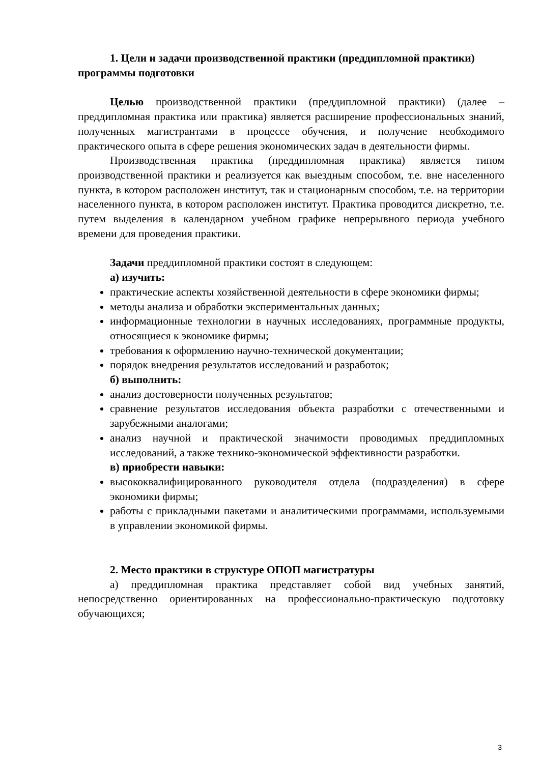1. Цели и задачи производственной практики (преддипломной практики) программы подготовки
Целью производственной практики (преддипломной практики) (далее – преддипломная практика или практика) является расширение профессиональных знаний, полученных магистрантами в процессе обучения, и получение необходимого практического опыта в сфере решения экономических задач в деятельности фирмы.
Производственная практика (преддипломная практика) является типом производственной практики и реализуется как выездным способом, т.е. вне населенного пункта, в котором расположен институт, так и стационарным способом, т.е. на территории населенного пункта, в котором расположен институт. Практика проводится дискретно, т.е. путем выделения в календарном учебном графике непрерывного периода учебного времени для проведения практики.
Задачи преддипломной практики состоят в следующем:
а) изучить:
практические аспекты хозяйственной деятельности в сфере экономики фирмы;
методы анализа и обработки экспериментальных данных;
информационные технологии в научных исследованиях, программные продукты, относящиеся к экономике фирмы;
требования к оформлению научно-технической документации;
порядок внедрения результатов исследований и разработок;
б) выполнить:
анализ достоверности полученных результатов;
сравнение результатов исследования объекта разработки с отечественными и зарубежными аналогами;
анализ научной и практической значимости проводимых преддипломных исследований, а также технико-экономической эффективности разработки.
в) приобрести навыки:
высококвалифицированного руководителя отдела (подразделения) в сфере экономики фирмы;
работы с прикладными пакетами и аналитическими программами, используемыми в управлении экономикой фирмы.
2. Место практики в структуре ОПОП магистратуры
а) преддипломная практика представляет собой вид учебных занятий, непосредственно ориентированных на профессионально-практическую подготовку обучающихся;
3